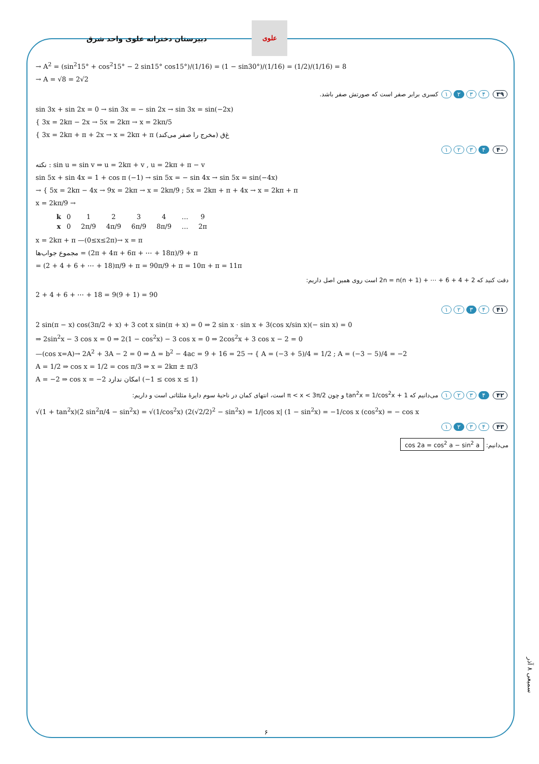علوی
دبیرستان دخترانه علوی واحد شرق
→ A<sup>2</sup> = (sin<sup>2</sup>15° + cos<sup>2</sup>15° − 2 sin15° cos15°)/(1/16) = (1 − sin30°)/(1/16) = (1/2)/(1/16) = 8
→ A = √8 = 2√2
۳۹ ۴ ۳ ۲ ۱ کسری برابر صفر است که صورتش صفر باشد.
sin 3x + sin 2x = 0 → sin 3x = − sin 2x → sin 3x = sin(−2x)
{ 3x = 2kπ − 2x → 5x = 2kπ → x = 2kπ/5
{ 3x = 2kπ + π + 2x → x = 2kπ + π (مخرج را صفر می‌کند) غ‌ق
۴۰ ۴ ۳ ۲ ۱
نکته : sin u = sin v ⇒ u = 2kπ + v , u = 2kπ + π − v
sin 5x + sin 4x = 1 + cos π (−1) → sin 5x = − sin 4x → sin 5x = sin(−4x)
→ { 5x = 2kπ − 4x → 9x = 2kπ → x = 2kπ/9 ; 5x = 2kπ + π + 4x → x = 2kπ + π
x = 2kπ/9 →
| k | 0 | 1 | 2 | 3 | 4 | … | 9 |
| x | 0 | 2π/9 | 4π/9 | 6π/9 | 8π/9 | … | 2π |
x = 2kπ + π —(0≤x≤2π)→ x = π
مجموع جواب‌ها = (2π + 4π + 6π + ⋯ + 18π)/9 + π
= (2 + 4 + 6 + ⋯ + 18)π/9 + π = 90π/9 + π = 10π + π = 11π
دقت کنید که 2 + 4 + 6 + ⋯ + 2n = n(n + 1) است روی همین اصل داریم:
2 + 4 + 6 + ⋯ + 18 = 9(9 + 1) = 90
۴۱ ۴ ۳ ۲ ۱
2 sin(π − x) cos(3π/2 + x) + 3 cot x sin(π + x) = 0 ⇒ 2 sin x · sin x + 3(cos x/sin x)(− sin x) = 0
⇒ 2sin<sup>2</sup>x − 3 cos x = 0 ⇒ 2(1 − cos<sup>2</sup>x) − 3 cos x = 0 ⇒ 2cos<sup>2</sup>x + 3 cos x − 2 = 0
—(cos x=A)→ 2A<sup>2</sup> + 3A − 2 = 0 ⇒ Δ = b<sup>2</sup> − 4ac = 9 + 16 = 25 → { A = (−3 + 5)/4 = 1/2 ; A = (−3 − 5)/4 = −2
A = 1/2 ⇒ cos x = 1/2 = cos π/3 ⇒ x = 2kπ ± π/3
A = −2 ⇒ cos x = −2 امکان ندارد (−1 ≤ cos x ≤ 1)
۴۲ ۴ ۳ ۲ ۱ می‌دانیم که 1 + tan<sup>2</sup>x = 1/cos<sup>2</sup>x و چون π < x < 3π/2 است، انتهای کمان در ناحیهٔ سوم دایرهٔ مثلثاتی است و داریم:
√(1 + tan<sup>2</sup>x)(2 sin<sup>2</sup>π/4 − sin<sup>2</sup>x) = √(1/cos<sup>2</sup>x) (2(√2/2)<sup>2</sup> − sin<sup>2</sup>x) = 1/|cos x| (1 − sin<sup>2</sup>x) = −1/cos x (cos<sup>2</sup>x) = − cos x
۴۳ ۴ ۳ ۲ ۱
می‌دانیم: cos 2a = cos<sup>2</sup> a − sin<sup>2</sup> a
سمیعی ۸ آذر
۶